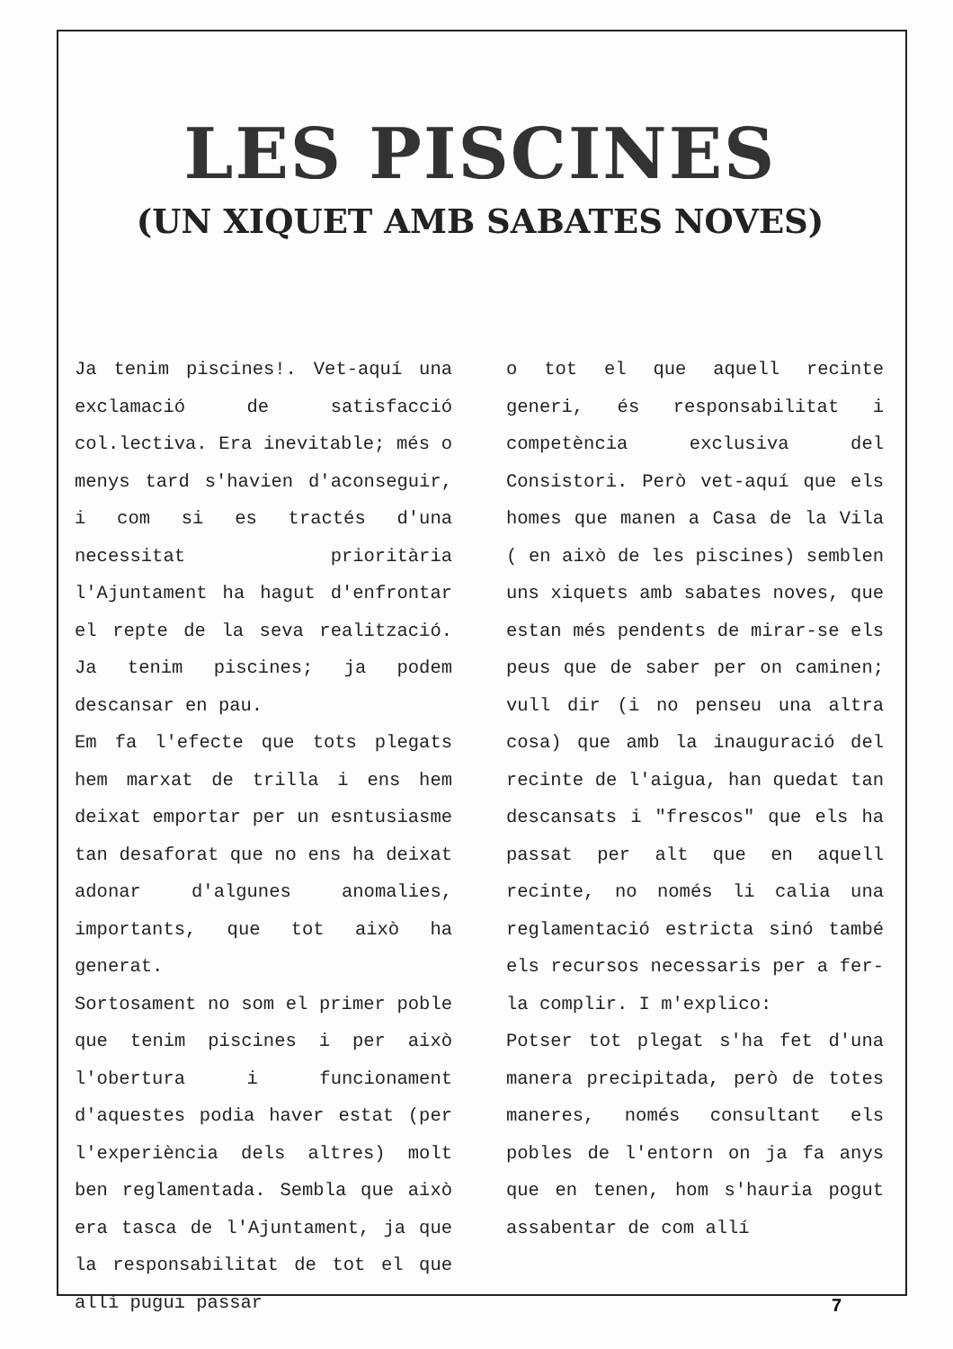LES PISCINES
(UN XIQUET AMB SABATES NOVES)
Ja tenim piscines!. Vet-aquí una exclamació de satisfacció col.lectiva. Era inevitable; més o menys tard s'havien d'aconseguir, i com si es tractés d'una necessitat prioritària l'Ajuntament ha hagut d'enfrontar el repte de la seva realització. Ja tenim piscines; ja podem descansar en pau.
Em fa l'efecte que tots plegats hem marxat de trilla i ens hem deixat emportar per un esntusiasme tan desaforat que no ens ha deixat adonar d'algunes anomalies, importants, que tot això ha generat.
Sortosament no som el primer poble que tenim piscines i per això l'obertura i funcionament d'aquestes podia haver estat (per l'experiència dels altres) molt ben reglamentada. Sembla que això era tasca de l'Ajuntament, ja que la responsabilitat de tot el que allí pugui passar
o tot el que aquell recinte generi, és responsabilitat i competència exclusiva del Consistori. Però vet-aquí que els homes que manen a Casa de la Vila ( en això de les piscines) semblen uns xiquets amb sabates noves, que estan més pendents de mirar-se els peus que de saber per on caminen; vull dir (i no penseu una altra cosa) que amb la inauguració del recinte de l'aigua, han quedat tan descansats i "frescos" que els ha passat per alt que en aquell recinte, no només li calia una reglamentació estricta sinó també els recursos necessaris per a fer-la complir. I m'explico:
Potser tot plegat s'ha fet d'una manera precipitada, però de totes maneres, només consultant els pobles de l'entorn on ja fa anys que en tenen, hom s'hauria pogut assabentar de com allí
7